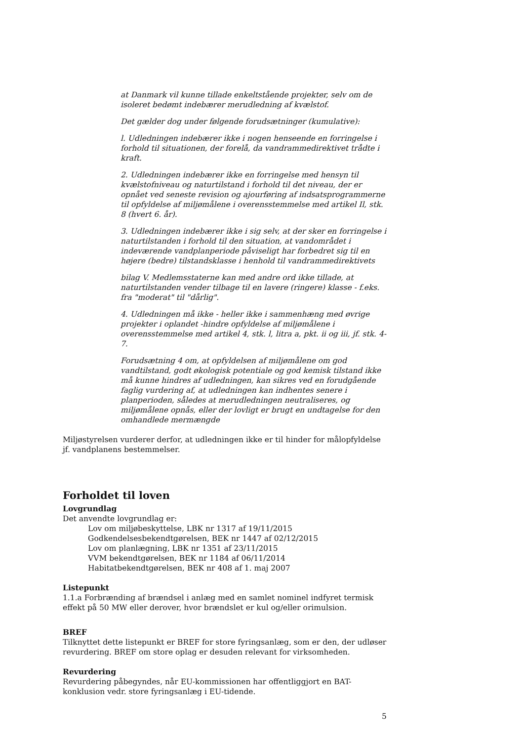at Danmark vil kunne tillade enkeltstående projekter, selv om de isoleret bedømt indebærer merudledning af kvælstof.
Det gælder dog under følgende forudsætninger (kumulative):
l. Udledningen indebærer ikke i nogen henseende en forringelse i forhold til situationen, der forelå, da vandrammedirektivet trådte i kraft.
2. Udledningen indebærer ikke en forringelse med hensyn til kvælstofniveau og naturtilstand i forhold til det niveau, der er opnået ved seneste revision og ajourføring af indsatsprogrammerne til opfyldelse af miljømålene i overensstemmelse med artikel Il, stk. 8 (hvert 6. år).
3. Udledningen indebærer ikke i sig selv, at der sker en forringelse i naturtilstanden i forhold til den situation, at vandområdet i indeværende vandplanperiode påviseligt har forbedret sig til en højere (bedre) tilstandsklasse i henhold til vandrammedirektivets
bilag V. Medlemsstaterne kan med andre ord ikke tillade, at naturtilstanden vender tilbage til en lavere (ringere) klasse - f.eks. fra "moderat" til "dårlig".
4. Udledningen må ikke - heller ikke i sammenhæng med øvrige projekter i oplandet -hindre opfyldelse af miljømålene i overensstemmelse med artikel 4, stk. l, litra a, pkt. ii og iii, jf. stk. 4-7.
Forudsætning 4 om, at opfyldelsen af miljømålene om god vandtilstand, godt økologisk potentiale og god kemisk tilstand ikke må kunne hindres af udledningen, kan sikres ved en forudgående faglig vurdering af, at udledningen kan indhentes senere i planperioden, således at merudledningen neutraliseres, og miljømålene opnås, eller der lovligt er brugt en undtagelse for den omhandlede mermængde
Miljøstyrelsen vurderer derfor, at udledningen ikke er til hinder for målopfyldelse jf. vandplanens bestemmelser.
Forholdet til loven
Lovgrundlag
Det anvendte lovgrundlag er:
Lov om miljøbeskyttelse, LBK nr 1317 af 19/11/2015
Godkendelsesbekendtgørelsen, BEK nr 1447 af 02/12/2015
Lov om planlægning, LBK nr 1351 af 23/11/2015
VVM bekendtgørelsen, BEK nr 1184 af 06/11/2014
Habitatbekendtgørelsen, BEK nr 408 af 1. maj 2007
Listepunkt
1.1.a Forbrænding af brændsel i anlæg med en samlet nominel indfyret termisk effekt på 50 MW eller derover, hvor brændslet er kul og/eller orimulsion.
BREF
Tilknyttet dette listepunkt er BREF for store fyringsanlæg, som er den, der udløser revurdering. BREF om store oplag er desuden relevant for virksomheden.
Revurdering
Revurdering påbegyndes, når EU-kommissionen har offentliggjort en BAT-konklusion vedr. store fyringsanlæg i EU-tidende.
5